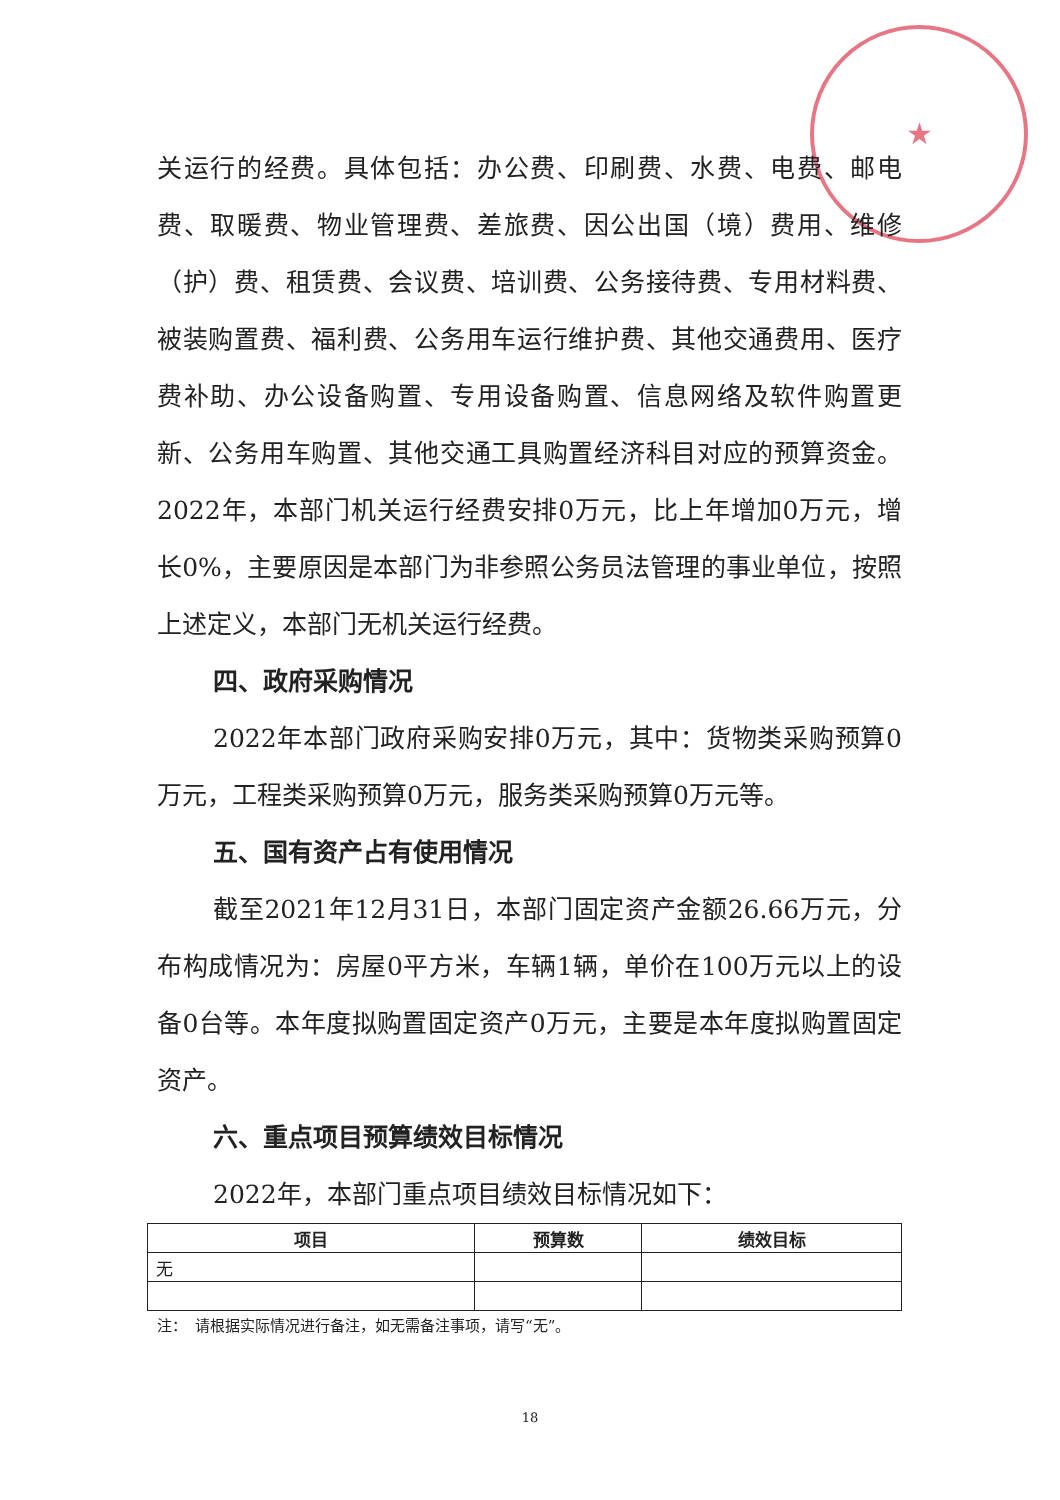★
关运行的经费。具体包括：办公费、印刷费、水费、电费、邮电费、取暖费、物业管理费、差旅费、因公出国（境）费用、维修（护）费、租赁费、会议费、培训费、公务接待费、专用材料费、被装购置费、福利费、公务用车运行维护费、其他交通费用、医疗费补助、办公设备购置、专用设备购置、信息网络及软件购置更新、公务用车购置、其他交通工具购置经济科目对应的预算资金。2022年，本部门机关运行经费安排0万元，比上年增加0万元，增长0%，主要原因是本部门为非参照公务员法管理的事业单位，按照上述定义，本部门无机关运行经费。
四、政府采购情况
2022年本部门政府采购安排0万元，其中：货物类采购预算0万元，工程类采购预算0万元，服务类采购预算0万元等。
五、国有资产占有使用情况
截至2021年12月31日，本部门固定资产金额26.66万元，分布构成情况为：房屋0平方米，车辆1辆，单价在100万元以上的设备0台等。本年度拟购置固定资产0万元，主要是本年度拟购置固定资产。
六、重点项目预算绩效目标情况
2022年，本部门重点项目绩效目标情况如下：
| 项目 | 预算数 | 绩效目标 |
| --- | --- | --- |
| 无 | | |
注：　请根据实际情况进行备注，如无需备注事项，请写“无”。
18